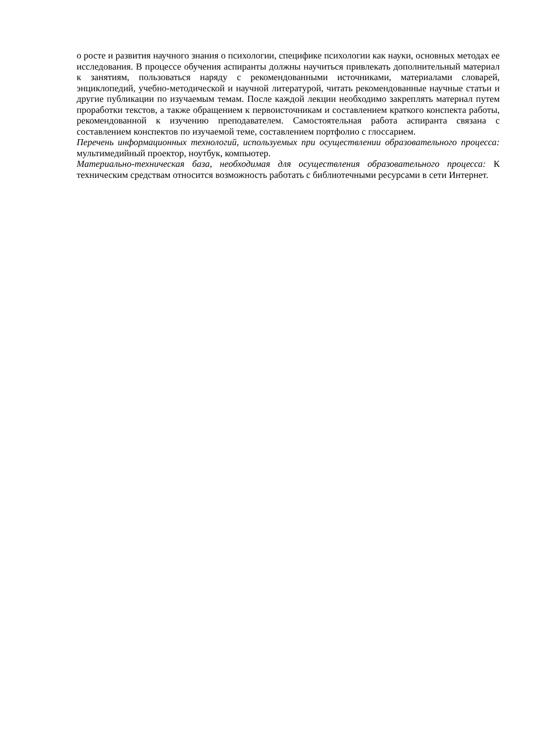о росте и развития научного знания о психологии, специфике психологии как науки, основных методах ее исследования. В процессе обучения аспиранты должны научиться привлекать дополнительный материал к занятиям, пользоваться наряду с рекомендованными источниками, материалами словарей, энциклопедий, учебно-методической и научной литературой, читать рекомендованные научные статьи и другие публикации по изучаемым темам. После каждой лекции необходимо закреплять материал путем проработки текстов, а также обращением к первоисточникам и составлением краткого конспекта работы, рекомендованной к изучению преподавателем. Самостоятельная работа аспиранта связана с составлением конспектов по изучаемой теме, составлением портфолио с глоссарием.
Перечень информационных технологий, используемых при осуществлении образовательного процесса: мультимедийный проектор, ноутбук, компьютер.
Материально-техническая база, необходимая для осуществления образовательного процесса: К техническим средствам относится возможность работать с библиотечными ресурсами в сети Интернет.